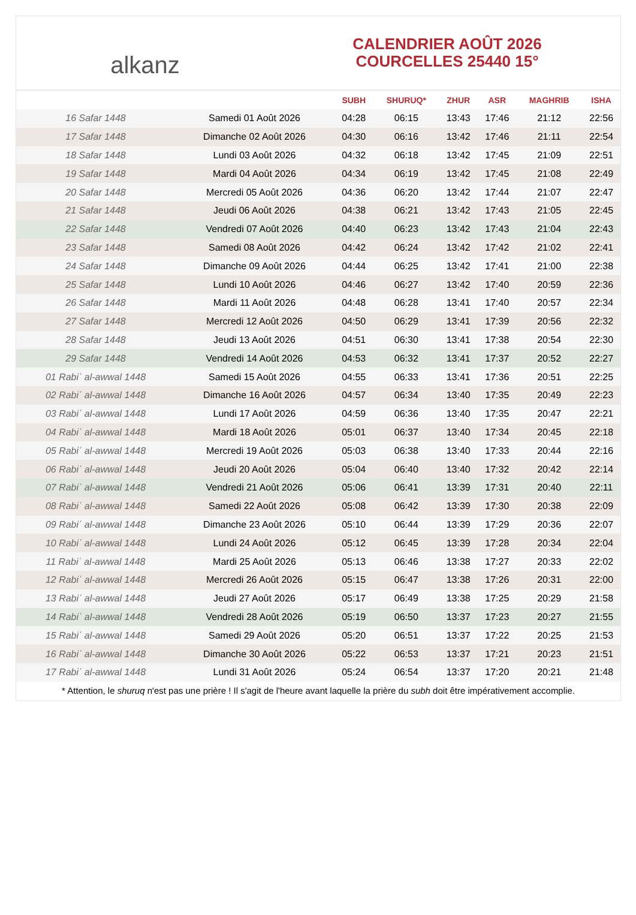alkanz
CALENDRIER AOÛT 2026
COURCELLES 25440 15°
| | | SUBH | SHURUQ* | ZHUR | ASR | MAGHRIB | ISHA |
| --- | --- | --- | --- | --- | --- | --- | --- |
| 16 Safar 1448 | Samedi 01 Août 2026 | 04:28 | 06:15 | 13:43 | 17:46 | 21:12 | 22:56 |
| 17 Safar 1448 | Dimanche 02 Août 2026 | 04:30 | 06:16 | 13:42 | 17:46 | 21:11 | 22:54 |
| 18 Safar 1448 | Lundi 03 Août 2026 | 04:32 | 06:18 | 13:42 | 17:45 | 21:09 | 22:51 |
| 19 Safar 1448 | Mardi 04 Août 2026 | 04:34 | 06:19 | 13:42 | 17:45 | 21:08 | 22:49 |
| 20 Safar 1448 | Mercredi 05 Août 2026 | 04:36 | 06:20 | 13:42 | 17:44 | 21:07 | 22:47 |
| 21 Safar 1448 | Jeudi 06 Août 2026 | 04:38 | 06:21 | 13:42 | 17:43 | 21:05 | 22:45 |
| 22 Safar 1448 | Vendredi 07 Août 2026 | 04:40 | 06:23 | 13:42 | 17:43 | 21:04 | 22:43 |
| 23 Safar 1448 | Samedi 08 Août 2026 | 04:42 | 06:24 | 13:42 | 17:42 | 21:02 | 22:41 |
| 24 Safar 1448 | Dimanche 09 Août 2026 | 04:44 | 06:25 | 13:42 | 17:41 | 21:00 | 22:38 |
| 25 Safar 1448 | Lundi 10 Août 2026 | 04:46 | 06:27 | 13:42 | 17:40 | 20:59 | 22:36 |
| 26 Safar 1448 | Mardi 11 Août 2026 | 04:48 | 06:28 | 13:41 | 17:40 | 20:57 | 22:34 |
| 27 Safar 1448 | Mercredi 12 Août 2026 | 04:50 | 06:29 | 13:41 | 17:39 | 20:56 | 22:32 |
| 28 Safar 1448 | Jeudi 13 Août 2026 | 04:51 | 06:30 | 13:41 | 17:38 | 20:54 | 22:30 |
| 29 Safar 1448 | Vendredi 14 Août 2026 | 04:53 | 06:32 | 13:41 | 17:37 | 20:52 | 22:27 |
| 01 Rabiʿ al-awwal 1448 | Samedi 15 Août 2026 | 04:55 | 06:33 | 13:41 | 17:36 | 20:51 | 22:25 |
| 02 Rabiʿ al-awwal 1448 | Dimanche 16 Août 2026 | 04:57 | 06:34 | 13:40 | 17:35 | 20:49 | 22:23 |
| 03 Rabiʿ al-awwal 1448 | Lundi 17 Août 2026 | 04:59 | 06:36 | 13:40 | 17:35 | 20:47 | 22:21 |
| 04 Rabiʿ al-awwal 1448 | Mardi 18 Août 2026 | 05:01 | 06:37 | 13:40 | 17:34 | 20:45 | 22:18 |
| 05 Rabiʿ al-awwal 1448 | Mercredi 19 Août 2026 | 05:03 | 06:38 | 13:40 | 17:33 | 20:44 | 22:16 |
| 06 Rabiʿ al-awwal 1448 | Jeudi 20 Août 2026 | 05:04 | 06:40 | 13:40 | 17:32 | 20:42 | 22:14 |
| 07 Rabiʿ al-awwal 1448 | Vendredi 21 Août 2026 | 05:06 | 06:41 | 13:39 | 17:31 | 20:40 | 22:11 |
| 08 Rabiʿ al-awwal 1448 | Samedi 22 Août 2026 | 05:08 | 06:42 | 13:39 | 17:30 | 20:38 | 22:09 |
| 09 Rabiʿ al-awwal 1448 | Dimanche 23 Août 2026 | 05:10 | 06:44 | 13:39 | 17:29 | 20:36 | 22:07 |
| 10 Rabiʿ al-awwal 1448 | Lundi 24 Août 2026 | 05:12 | 06:45 | 13:39 | 17:28 | 20:34 | 22:04 |
| 11 Rabiʿ al-awwal 1448 | Mardi 25 Août 2026 | 05:13 | 06:46 | 13:38 | 17:27 | 20:33 | 22:02 |
| 12 Rabiʿ al-awwal 1448 | Mercredi 26 Août 2026 | 05:15 | 06:47 | 13:38 | 17:26 | 20:31 | 22:00 |
| 13 Rabiʿ al-awwal 1448 | Jeudi 27 Août 2026 | 05:17 | 06:49 | 13:38 | 17:25 | 20:29 | 21:58 |
| 14 Rabiʿ al-awwal 1448 | Vendredi 28 Août 2026 | 05:19 | 06:50 | 13:37 | 17:23 | 20:27 | 21:55 |
| 15 Rabiʿ al-awwal 1448 | Samedi 29 Août 2026 | 05:20 | 06:51 | 13:37 | 17:22 | 20:25 | 21:53 |
| 16 Rabiʿ al-awwal 1448 | Dimanche 30 Août 2026 | 05:22 | 06:53 | 13:37 | 17:21 | 20:23 | 21:51 |
| 17 Rabiʿ al-awwal 1448 | Lundi 31 Août 2026 | 05:24 | 06:54 | 13:37 | 17:20 | 20:21 | 21:48 |
* Attention, le shuruq n'est pas une prière ! Il s'agit de l'heure avant laquelle la prière du subh doit être impérativement accomplie.